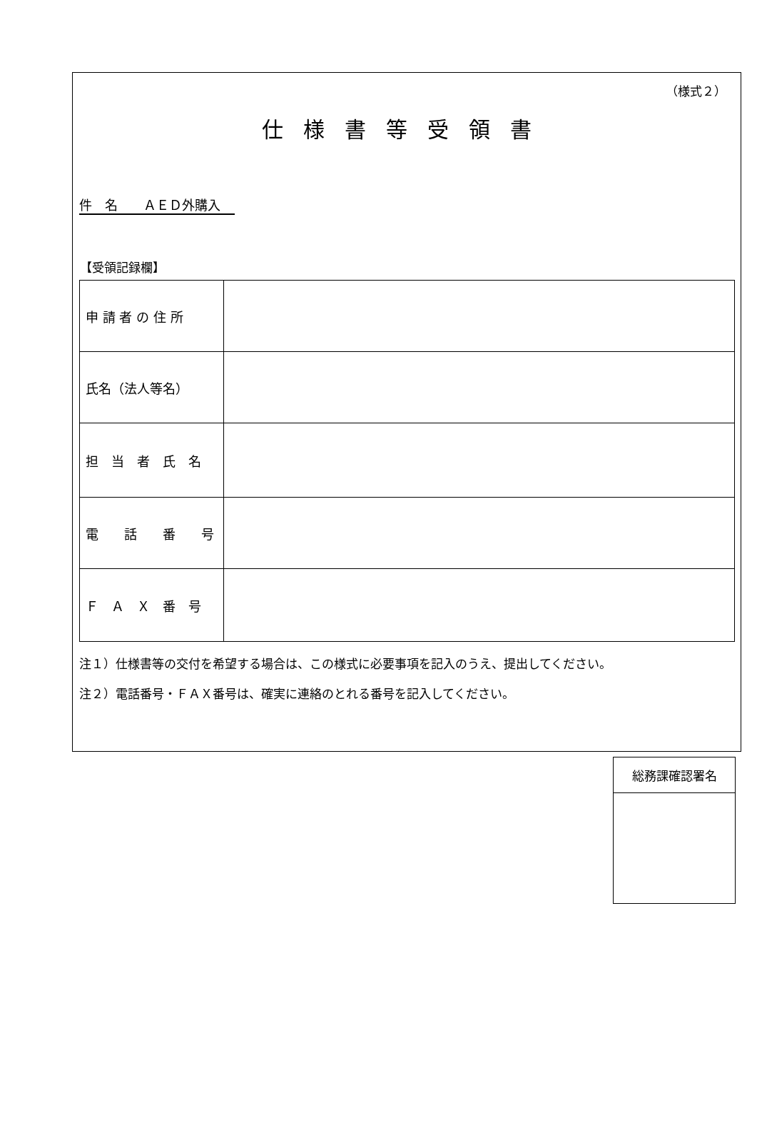（様式２）
仕様書等受領書
件　名　　ＡＥＤ外購入
【受領記録欄】
| 申 請 者 の 住 所 | |
| 氏名（法人等名） | |
| 担 当 者 氏 名 | |
| 電 話 番 号 | |
| Ｆ Ａ Ｘ 番 号 | |
注１）仕様書等の交付を希望する場合は、この様式に必要事項を記入のうえ、提出してください。
注２）電話番号・ＦＡＸ番号は、確実に連絡のとれる番号を記入してください。
| 総務課確認署名 |